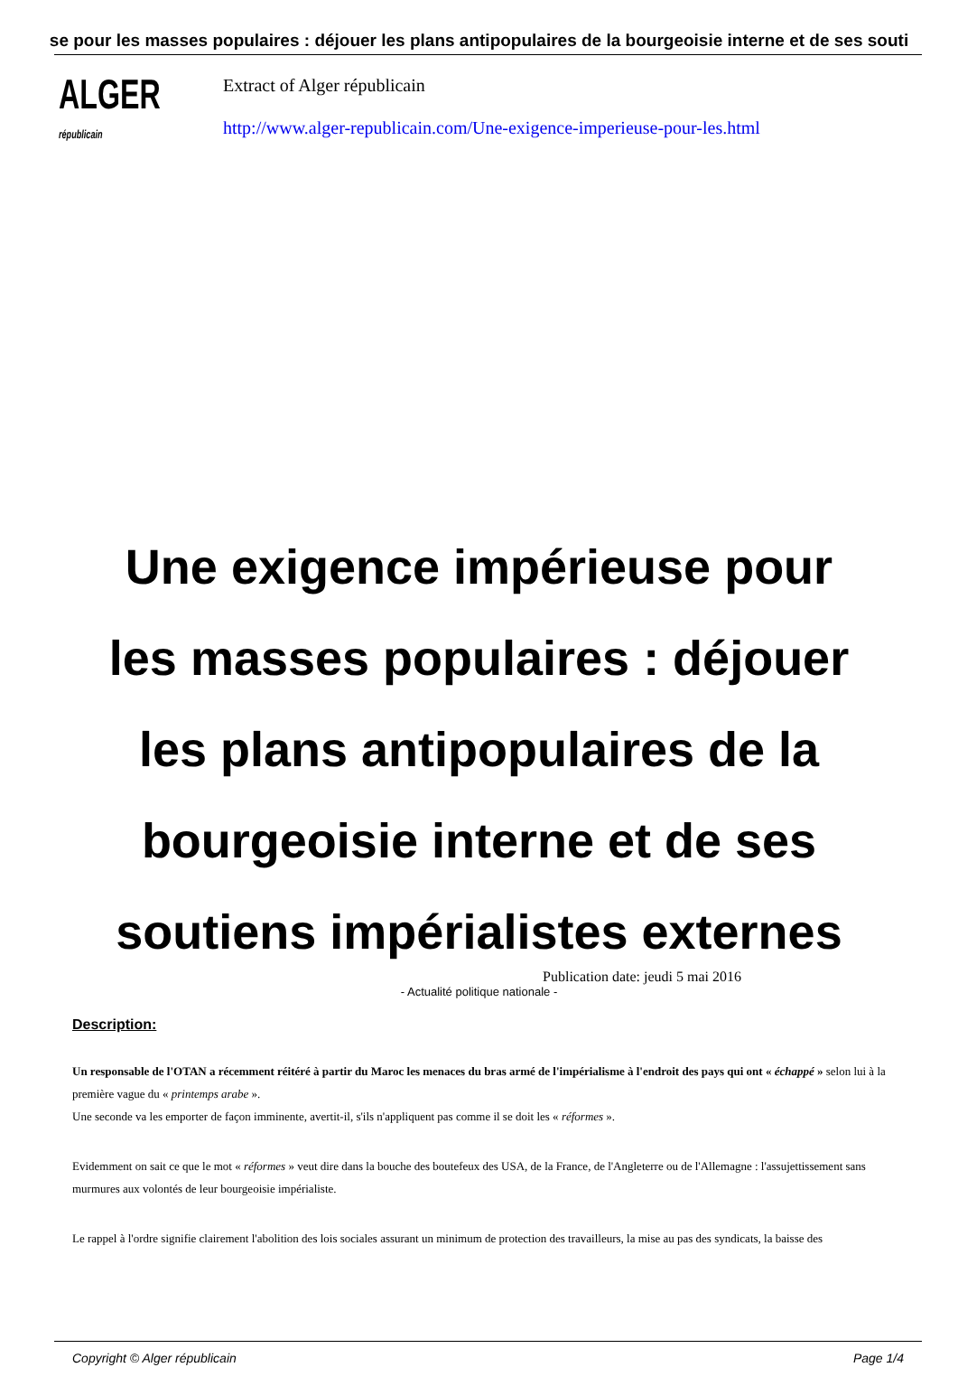se pour les masses populaires : déjouer les plans antipopulaires de la bourgeoisie interne et de ses souti
ALGER
républicain
Extract of Alger républicain
http://www.alger-republicain.com/Une-exigence-imperieuse-pour-les.html
Une exigence impérieuse pour les masses populaires : déjouer les plans antipopulaires de la bourgeoisie interne et de ses soutiens impérialistes externes
Publication date: jeudi 5 mai 2016
- Actualité politique nationale -
Description:
Un responsable de l'OTAN a récemment réitéré à partir du Maroc les menaces du bras armé de l'impérialisme à l'endroit des pays qui ont « échappé » selon lui à la première vague du « printemps arabe ».
Une seconde va les emporter de façon imminente, avertit-il, s'ils n'appliquent pas comme il se doit les « réformes ».
Evidemment on sait ce que le mot « réformes » veut dire dans la bouche des boutefeux des USA, de la France, de l'Angleterre ou de l'Allemagne : l'assujettissement sans murmures aux volontés de leur bourgeoisie impérialiste.
Le rappel à l'ordre signifie clairement l'abolition des lois sociales assurant un minimum de protection des travailleurs, la mise au pas des syndicats, la baisse des
Copyright © Alger républicain Page 1/4